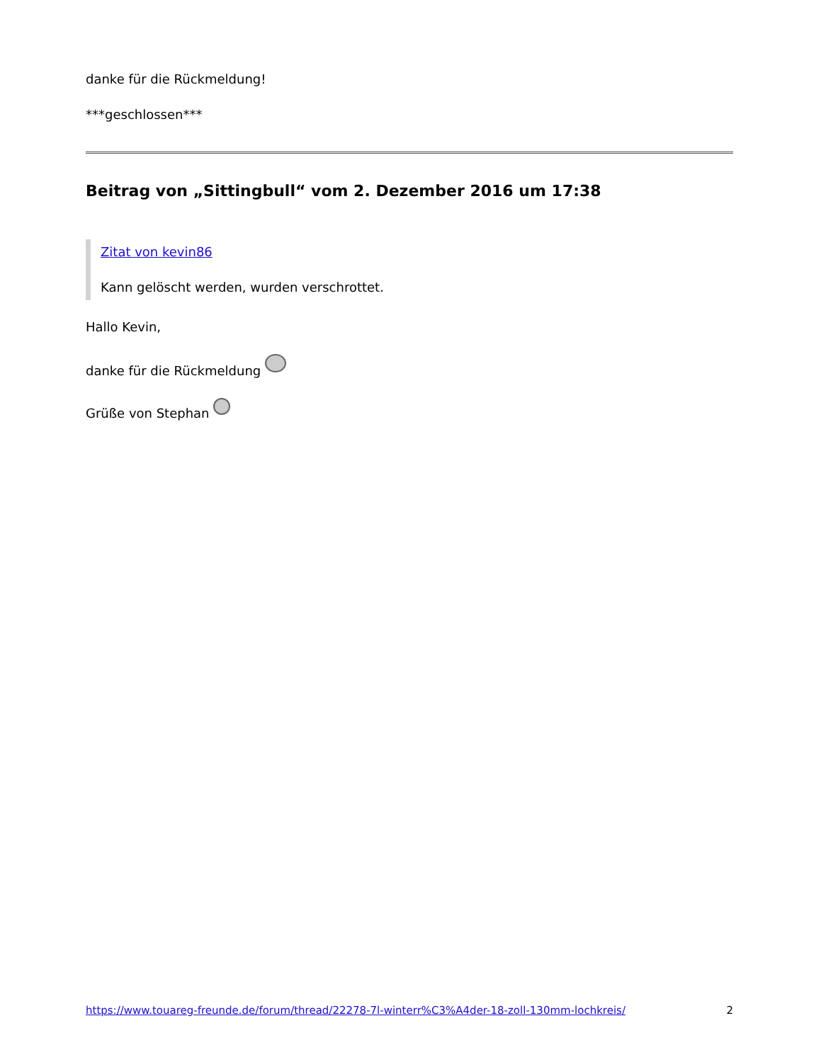danke für die Rückmeldung!
***geschlossen***
Beitrag von „Sittingbull“ vom 2. Dezember 2016 um 17:38
Zitat von kevin86
Kann gelöscht werden, wurden verschrottet.
Hallo Kevin,
danke für die Rückmeldung
Grüße von Stephan
https://www.touareg-freunde.de/forum/thread/22278-7l-winterr%C3%A4der-18-zoll-130mm-lochkreis/ 2